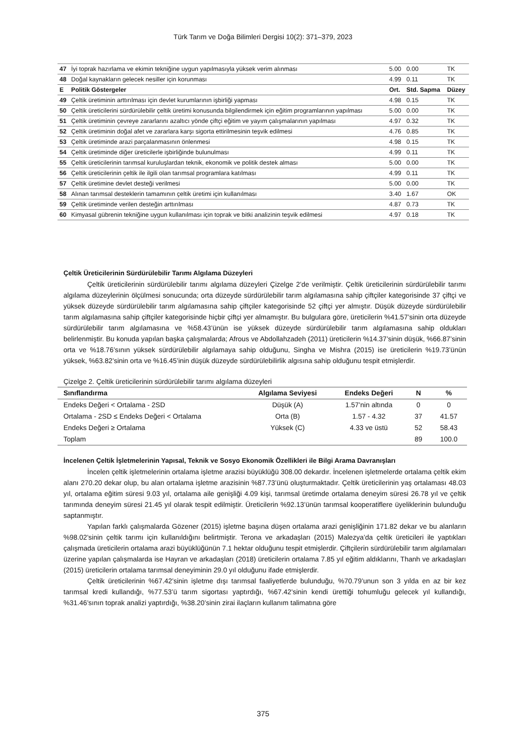Türk Tarım ve Doğa Bilimleri Dergisi 10(2): 371–379, 2023
| 47 | İyi toprak hazırlama ve ekimin tekniğine uygun yapılmasıyla yüksek verim alınması | 5.00 | 0.00 | TK |
| 48 | Doğal kaynakların gelecek nesiller için korunması | 4.99 | 0.11 | TK |
| E | Politik Göstergeler | Ort. | Std. Sapma | Düzey |
| 49 | Çeltik üretiminin arttırılması için devlet kurumlarının işbirliği yapması | 4.98 | 0.15 | TK |
| 50 | Çeltik üreticilerini sürdürülebilir çeltik üretimi konusunda bilgilendirmek için eğitim programlarının yapılması | 5.00 | 0.00 | TK |
| 51 | Çeltik üretiminin çevreye zararlarını azaltıcı yönde çiftçi eğitim ve yayım çalışmalarının yapılması | 4.97 | 0.32 | TK |
| 52 | Çeltik üretiminin doğal afet ve zararlara karşı sigorta ettirilmesinin teşvik edilmesi | 4.76 | 0.85 | TK |
| 53 | Çeltik üretiminde arazi parçalanmasının önlenmesi | 4.98 | 0.15 | TK |
| 54 | Çeltik üretiminde diğer üreticilerle işbirliğinde bulunulması | 4.99 | 0.11 | TK |
| 55 | Çeltik üreticilerinin tarımsal kuruluşlardan teknik, ekonomik ve politik destek alması | 5.00 | 0.00 | TK |
| 56 | Çeltik üreticilerinin çeltik ile ilgili olan tarımsal programlara katılması | 4.99 | 0.11 | TK |
| 57 | Çeltik üretimine devlet desteği verilmesi | 5.00 | 0.00 | TK |
| 58 | Alınan tarımsal desteklerin tamamının çeltik üretimi için kullanılması | 3.40 | 1.67 | OK |
| 59 | Çeltik üretiminde verilen desteğin arttırılması | 4.87 | 0.73 | TK |
| 60 | Kimyasal gübrenin tekniğine uygun kullanılması için toprak ve bitki analizinin teşvik edilmesi | 4.97 | 0.18 | TK |
Çeltik Üreticilerinin Sürdürülebilir Tarımı Algılama Düzeyleri
Çeltik üreticilerinin sürdürülebilir tarımı algılama düzeyleri Çizelge 2’de verilmiştir. Çeltik üreticilerinin sürdürülebilir tarımı algılama düzeylerinin ölçülmesi sonucunda; orta düzeyde sürdürülebilir tarım algılamasına sahip çiftçiler kategorisinde 37 çiftçi ve yüksek düzeyde sürdürülebilir tarım algılamasına sahip çiftçiler kategorisinde 52 çiftçi yer almıştır. Düşük düzeyde sürdürülebilir tarım algılamasına sahip çiftçiler kategorisinde hiçbir çiftçi yer almamıştır. Bu bulgulara göre, üreticilerin %41.57’sinin orta düzeyde sürdürülebilir tarım algılamasına ve %58.43’ünün ise yüksek düzeyde sürdürülebilir tarım algılamasına sahip oldukları belirlenmiştir. Bu konuda yapılan başka çalışmalarda; Afrous ve Abdollahzadeh (2011) üreticilerin %14.37’sinin düşük, %66.87’sinin orta ve %18.76’sının yüksek sürdürülebilir algılamaya sahip olduğunu, Singha ve Mishra (2015) ise üreticilerin %19.73’ünün yüksek, %63.82’sinin orta ve %16.45’inin düşük düzeyde sürdürülebilirlik algısına sahip olduğunu tespit etmişlerdir.
Çizelge 2. Çeltik üreticilerinin sürdürülebilir tarımı algılama düzeyleri
| Sınıflandırma | Algılama Seviyesi | Endeks Değeri | N | % |
| --- | --- | --- | --- | --- |
| Endeks Değeri < Ortalama - 2SD | Düşük (A) | 1.57’nin altında | 0 | 0 |
| Ortalama - 2SD ≤ Endeks Değeri < Ortalama | Orta (B) | 1.57 - 4.32 | 37 | 41.57 |
| Endeks Değeri ≥ Ortalama | Yüksek (C) | 4.33 ve üstü | 52 | 58.43 |
| Toplam | | | 89 | 100.0 |
İncelenen Çeltik İşletmelerinin Yapısal, Teknik ve Sosyo Ekonomik Özellikleri ile Bilgi Arama Davranışları
İncelen çeltik işletmelerinin ortalama işletme arazisi büyüklüğü 308.00 dekardır. İncelenen işletmelerde ortalama çeltik ekim alanı 270.20 dekar olup, bu alan ortalama işletme arazisinin %87.73’ünü oluşturmaktadır. Çeltik üreticilerinin yaş ortalaması 48.03 yıl, ortalama eğitim süresi 9.03 yıl, ortalama aile genişliği 4.09 kişi, tarımsal üretimde ortalama deneyim süresi 26.78 yıl ve çeltik tarımında deneyim süresi 21.45 yıl olarak tespit edilmiştir. Üreticilerin %92.13’ünün tarımsal kooperatiflere üyeliklerinin bulunduğu saptanmıştır.
Yapılan farklı çalışmalarda Gözener (2015) işletme başına düşen ortalama arazi genişliğinin 171.82 dekar ve bu alanların %98.02’sinin çeltik tarımı için kullanıldığını belirtmiştir. Terona ve arkadaşları (2015) Malezya’da çeltik üreticileri ile yaptıkları çalışmada üreticilerin ortalama arazi büyüklüğünün 7.1 hektar olduğunu tespit etmişlerdir. Çiftçilerin sürdürülebilir tarım algılamaları üzerine yapılan çalışmalarda ise Hayran ve arkadaşları (2018) üreticilerin ortalama 7.85 yıl eğitim aldıklarını, Thanh ve arkadaşları (2015) üreticilerin ortalama tarımsal deneyiminin 29.0 yıl olduğunu ifade etmişlerdir.
Çeltik üreticilerinin %67.42’sinin işletme dışı tarımsal faaliyetlerde bulunduğu, %70.79’unun son 3 yılda en az bir kez tarımsal kredi kullandığı, %77.53’ü tarım sigortası yaptırdığı, %67.42’sinin kendi ürettiği tohumluğu gelecek yıl kullandığı, %31.46’sının toprak analizi yaptırdığı, %38.20’sinin zirai ilaçların kullanım talimatına göre
375